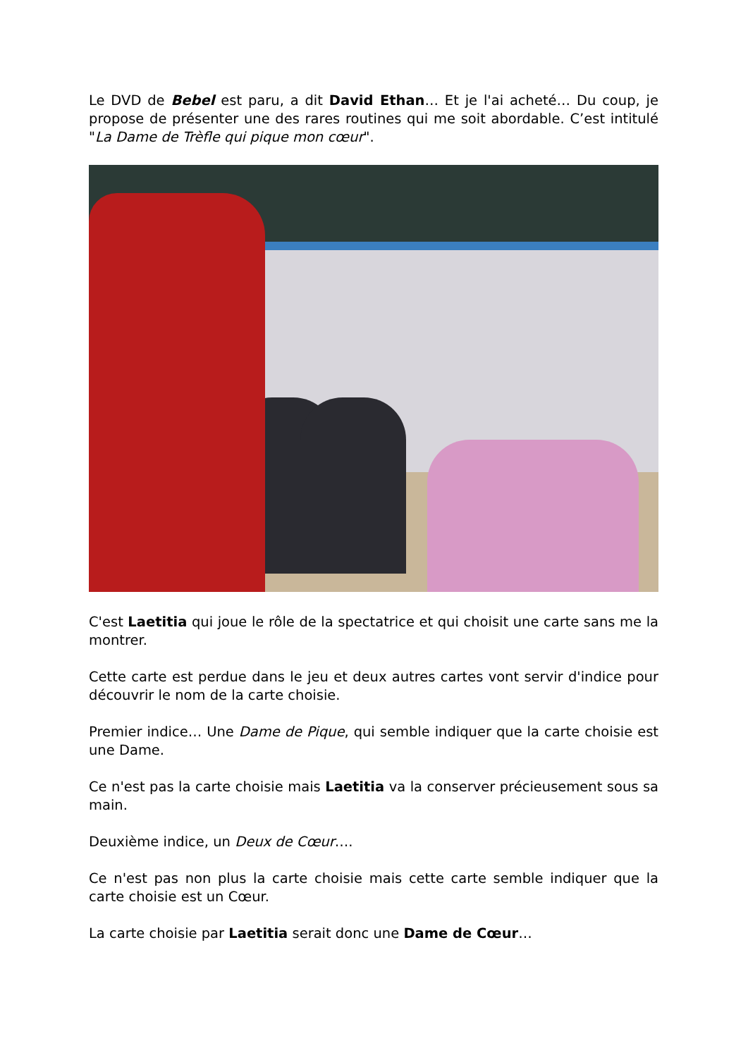Le DVD de Bebel est paru, a dit David Ethan… Et je l'ai acheté… Du coup, je propose de présenter une des rares routines qui me soit abordable. C’est intitulé "La Dame de Trèfle qui pique mon cœur".
C'est Laetitia qui joue le rôle de la spectatrice et qui choisit une carte sans me la montrer.
Cette carte est perdue dans le jeu et deux autres cartes vont servir d'indice pour découvrir le nom de la carte choisie.
Premier indice… Une Dame de Pique, qui semble indiquer que la carte choisie est une Dame.
Ce n'est pas la carte choisie mais Laetitia va la conserver précieusement sous sa main.
Deuxième indice, un Deux de Cœur….
Ce n'est pas non plus la carte choisie mais cette carte semble indiquer que la carte choisie est un Cœur.
La carte choisie par Laetitia serait donc une Dame de Cœur…